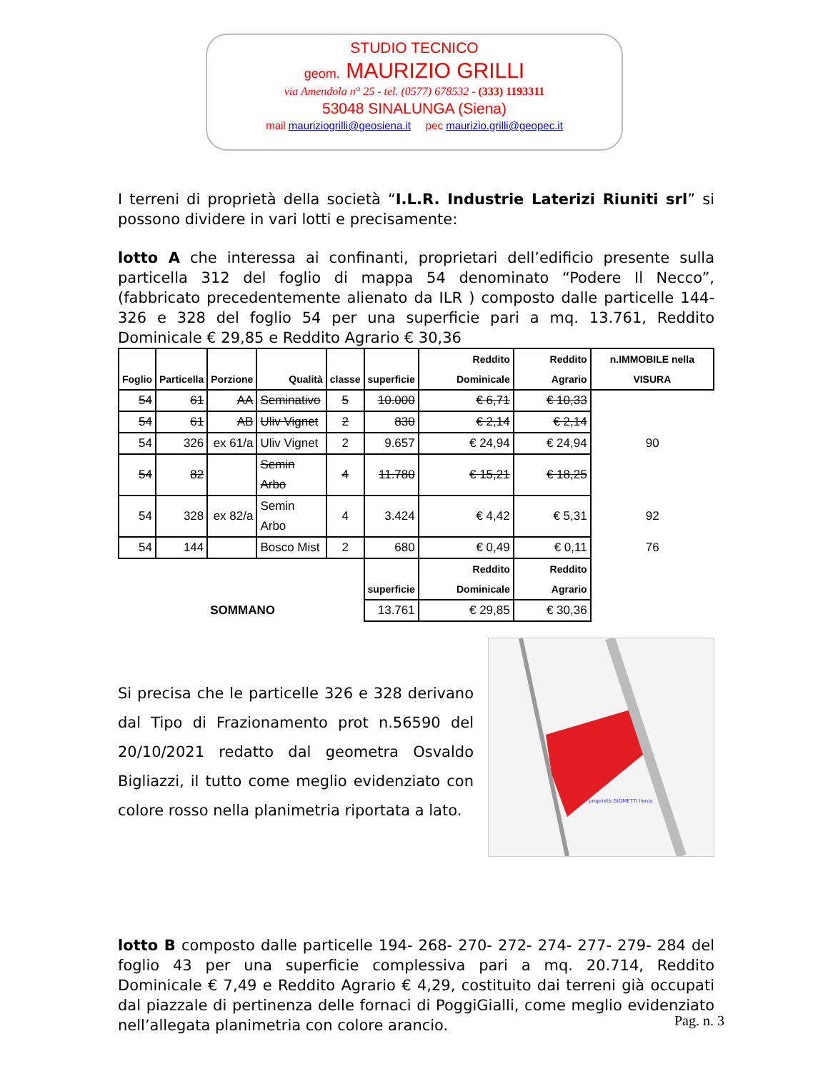STUDIO TECNICO
geom. MAURIZIO GRILLI
via Amendola n° 25 - tel. (0577) 678532 - (333) 1193311
53048 SINALUNGA (Siena)
mail mauriziogrilli@geosiena.it pec maurizio.grilli@geopec.it
I terreni di proprietà della società “I.L.R. Industrie Laterizi Riuniti srl” si possono dividere in vari lotti e precisamente:
lotto A che interessa ai confinanti, proprietari dell’edificio presente sulla particella 312 del foglio di mappa 54 denominato “Podere Il Necco”, (fabbricato precedentemente alienato da ILR ) composto dalle particelle 144- 326 e 328 del foglio 54 per una superficie pari a mq. 13.761, Reddito Dominicale € 29,85 e Reddito Agrario € 30,36
| Foglio | Particella | Porzione | Qualità | classe | superficie | Reddito Dominicale | Reddito Agrario | n.IMMOBILE nella VISURA |
| --- | --- | --- | --- | --- | --- | --- | --- | --- |
| 54 | 61 | AA | Seminativo | 5 | 10.000 | € 6,71 | € 10,33 | |
| 54 | 61 | AB | Uliv Vignet | 2 | 830 | € 2,14 | € 2,14 | |
| 54 | 326 | ex 61/a | Uliv Vignet | 2 | 9.657 | € 24,94 | € 24,94 | 90 |
| 54 | 82 | | Semin Arbo | 4 | 11.780 | € 15,21 | € 18,25 | |
| 54 | 328 | ex 82/a | Semin Arbo | 4 | 3.424 | € 4,42 | € 5,31 | 92 |
| 54 | 144 | | Bosco Mist | 2 | 680 | € 0,49 | € 0,11 | 76 |
| | | | | | superficie | Reddito Dominicale | Reddito Agrario | |
| | | SOMMANO | | | 13.761 | € 29,85 | € 30,36 | |
proprietà GIOMETTI Ilenia
Si precisa che le particelle 326 e 328 derivano dal Tipo di Frazionamento prot n.56590 del 20/10/2021 redatto dal geometra Osvaldo Bigliazzi, il tutto come meglio evidenziato con colore rosso nella planimetria riportata a lato.
lotto B composto dalle particelle 194- 268- 270- 272- 274- 277- 279- 284 del foglio 43 per una superficie complessiva pari a mq. 20.714, Reddito Dominicale € 7,49 e Reddito Agrario € 4,29, costituito dai terreni già occupati dal piazzale di pertinenza delle fornaci di PoggiGialli, come meglio evidenziato nell’allegata planimetria con colore arancio.
Pag. n. 3